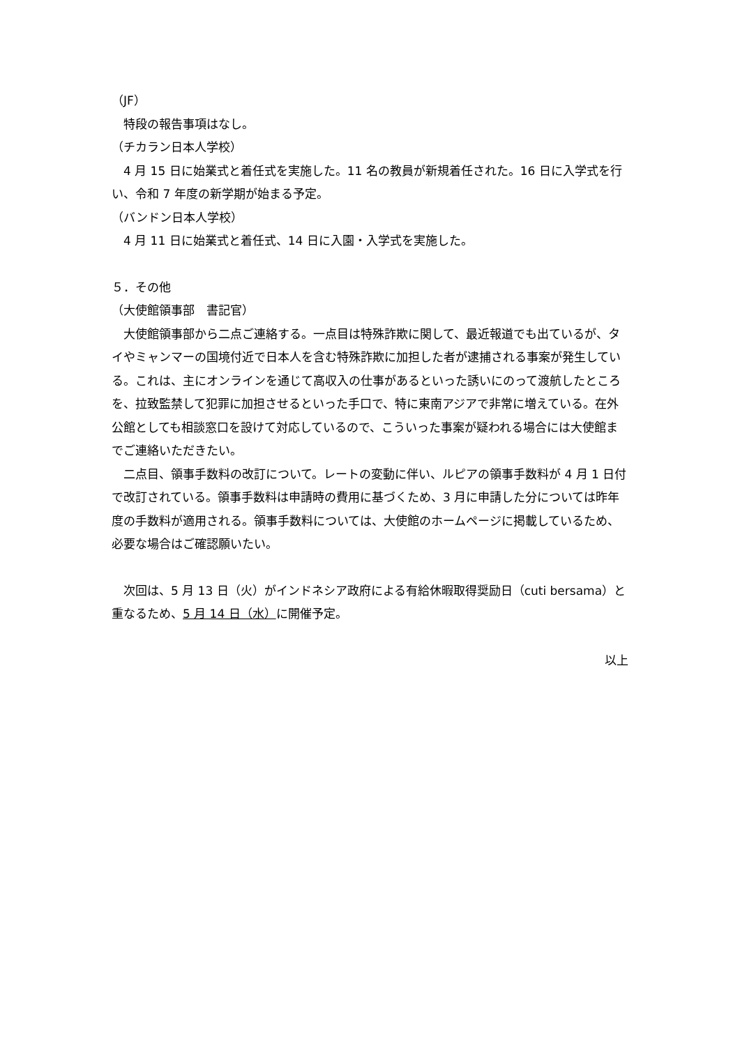（JF）
特段の報告事項はなし。
（チカラン日本人学校）
4 月 15 日に始業式と着任式を実施した。11 名の教員が新規着任された。16 日に入学式を行い、令和 7 年度の新学期が始まる予定。
（バンドン日本人学校）
4 月 11 日に始業式と着任式、14 日に入園・入学式を実施した。
５．その他
（大使館領事部　書記官）
大使館領事部から二点ご連絡する。一点目は特殊詐欺に関して、最近報道でも出ているが、タイやミャンマーの国境付近で日本人を含む特殊詐欺に加担した者が逮捕される事案が発生している。これは、主にオンラインを通じて高収入の仕事があるといった誘いにのって渡航したところを、拉致監禁して犯罪に加担させるといった手口で、特に東南アジアで非常に増えている。在外公館としても相談窓口を設けて対応しているので、こういった事案が疑われる場合には大使館までご連絡いただきたい。
二点目、領事手数料の改訂について。レートの変動に伴い、ルピアの領事手数料が 4 月 1 日付で改訂されている。領事手数料は申請時の費用に基づくため、3 月に申請した分については昨年度の手数料が適用される。領事手数料については、大使館のホームページに掲載しているため、必要な場合はご確認願いたい。
次回は、5 月 13 日（火）がインドネシア政府による有給休暇取得奨励日（cuti bersama）と重なるため、5 月 14 日（水）に開催予定。
以上